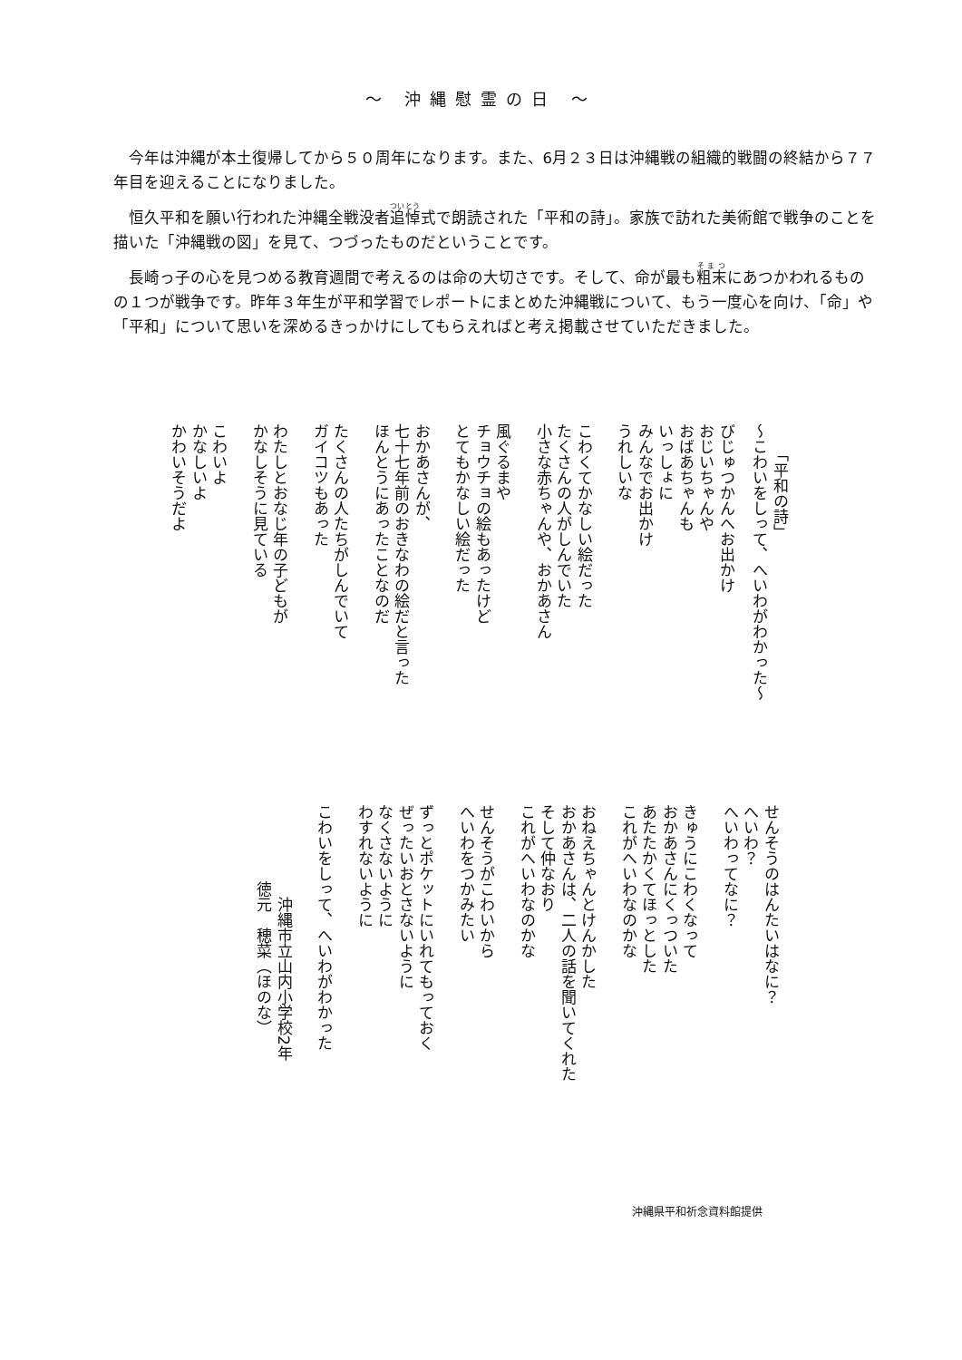～ 沖縄慰霊の日 ～
今年は沖縄が本土復帰してから５０周年になります。また、6月２３日は沖縄戦の組織的戦闘の終結から７７年目を迎えることになりました。
恒久平和を願い行われた沖縄全戦没者追悼式で朗読された「平和の詩」。家族で訪れた美術館で戦争のことを描いた「沖縄戦の図」を見て、つづったものだということです。
長崎っ子の心を見つめる教育週間で考えるのは命の大切さです。そして、命が最も粗末にあつかわれるものの１つが戦争です。昨年３年生が平和学習でレポートにまとめた沖縄戦について、もう一度心を向け、「命」や「平和」について思いを深めるきっかけにしてもらえればと考え掲載させていただきました。
　　「平和の詩」
～こわいをしって、へいわがわかった～
びじゅつかんへお出かけ おじいちゃんや おばあちゃんも いっしょに みんなでお出かけ うれしいな
こわくてかなしい絵だった たくさんの人がしんでいた 小さな赤ちゃんや、おかあさん
風ぐるまや チョウチョの絵もあったけど とてもかなしい絵だった
おかあさんが、 七十七年前のおきなわの絵だと言った ほんとうにあったことなのだ
たくさんの人たちがしんでいて ガイコツもあった
わたしとおなじ年の子どもが かなしそうに見ている
こわいよ かなしいよ かわいそうだよ
せんそうのはんたいはなに？ へいわ？ へいわってなに？
きゅうにこわくなって おかあさんにくっついた あたたかくてほっとした これがへいわなのかな
おねえちゃんとけんかした おかあさんは、二人の話を聞いてくれた そして仲なおり これがへいわなのかな
せんそうがこわいから へいわをつかみたい
ずっとポケットにいれてもっておく ぜったいおとさないように なくさないように わすれないように
こわいをしって、へいわがわかった
　　　　　　沖縄市立山内小学校2年 　　　　　徳元　穂菜（ほのな）
沖縄県平和祈念資料館提供